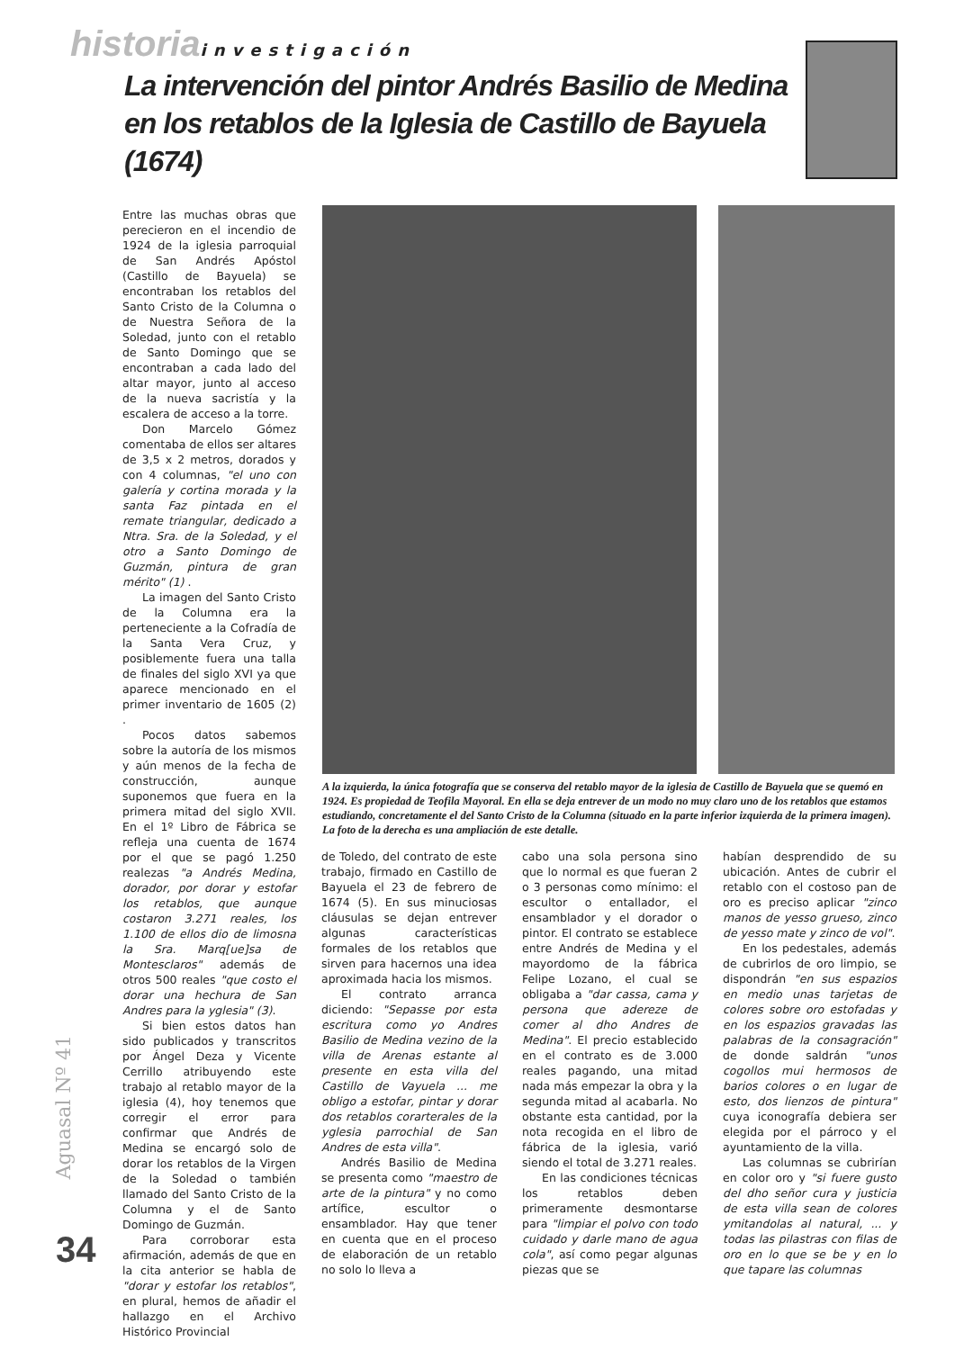historia investigación
La intervención del pintor Andrés Basilio de Medina en los retablos de la Iglesia de Castillo de Bayuela (1674)
Entre las muchas obras que perecieron en el incendio de 1924 de la iglesia parroquial de San Andrés Apóstol (Castillo de Bayuela) se encontraban los retablos del Santo Cristo de la Columna o de Nuestra Señora de la Soledad, junto con el retablo de Santo Domingo que se encontraban a cada lado del altar mayor, junto al acceso de la nueva sacristía y la escalera de acceso a la torre.
Don Marcelo Gómez comentaba de ellos ser altares de 3,5 x 2 metros, dorados y con 4 columnas, "el uno con galería y cortina morada y la santa Faz pintada en el remate triangular, dedicado a Ntra. Sra. de la Soledad, y el otro a Santo Domingo de Guzmán, pintura de gran mérito" (1) .
La imagen del Santo Cristo de la Columna era la perteneciente a la Cofradía de la Santa Vera Cruz, y posiblemente fuera una talla de finales del siglo XVI ya que aparece mencionado en el primer inventario de 1605 (2) .
Pocos datos sabemos sobre la autoría de los mismos y aún menos de la fecha de construcción, aunque suponemos que fuera en la primera mitad del siglo XVII. En el 1º Libro de Fábrica se refleja una cuenta de 1674 por el que se pagó 1.250 realezas "a Andrés Medina, dorador, por dorar y estofar los retablos, que aunque costaron 3.271 reales, los 1.100 de ellos dio de limosna la Sra. Marq[ue]sa de Montesclaros" además de otros 500 reales "que costo el dorar una hechura de San Andres para la yglesia" (3).
Si bien estos datos han sido publicados y transcritos por Ángel Deza y Vicente Cerrillo atribuyendo este trabajo al retablo mayor de la iglesia (4), hoy tenemos que corregir el error para confirmar que Andrés de Medina se encargó solo de dorar los retablos de la Virgen de la Soledad o también llamado del Santo Cristo de la Columna y el de Santo Domingo de Guzmán.
Para corroborar esta afirmación, además de que en la cita anterior se habla de "dorar y estofar los retablos", en plural, hemos de añadir el hallazgo en el Archivo Histórico Provincial
A la izquierda, la única fotografía que se conserva del retablo mayor de la iglesia de Castillo de Bayuela que se quemó en 1924. Es propiedad de Teofila Mayoral. En ella se deja entrever de un modo no muy claro uno de los retablos que estamos estudiando, concretamente el del Santo Cristo de la Columna (situado en la parte inferior izquierda de la primera imagen). La foto de la derecha es una ampliación de este detalle.
de Toledo, del contrato de este trabajo, firmado en Castillo de Bayuela el 23 de febrero de 1674 (5). En sus minuciosas cláusulas se dejan entrever algunas características formales de los retablos que sirven para hacernos una idea aproximada hacia los mismos.
El contrato arranca diciendo: "Sepasse por esta escritura como yo Andres Basilio de Medina vezino de la villa de Arenas estante al presente en esta villa del Castillo de Vayuela ... me obligo a estofar, pintar y dorar dos retablos corarterales de la yglesia parrochial de San Andres de esta villa".
Andrés Basilio de Medina se presenta como "maestro de arte de la pintura" y no como artífice, escultor o ensamblador. Hay que tener en cuenta que en el proceso de elaboración de un retablo no solo lo lleva a
cabo una sola persona sino que lo normal es que fueran 2 o 3 personas como mínimo: el escultor o entallador, el ensamblador y el dorador o pintor. El contrato se establece entre Andrés de Medina y el mayordomo de la fábrica Felipe Lozano, el cual se obligaba a "dar cassa, cama y persona que adereze de comer al dho Andres de Medina". El precio establecido en el contrato es de 3.000 reales pagando, una mitad nada más empezar la obra y la segunda mitad al acabarla. No obstante esta cantidad, por la nota recogida en el libro de fábrica de la iglesia, varió siendo el total de 3.271 reales.
En las condiciones técnicas los retablos deben primeramente desmontarse para "limpiar el polvo con todo cuidado y darle mano de agua cola", así como pegar algunas piezas que se
habían desprendido de su ubicación. Antes de cubrir el retablo con el costoso pan de oro es preciso aplicar "zinco manos de yesso grueso, zinco de yesso mate y zinco de vol".
En los pedestales, además de cubrirlos de oro limpio, se dispondrán "en sus espazios en medio unas tarjetas de colores sobre oro estofadas y en los espazios gravadas las palabras de la consagración" de donde saldrán "unos cogollos mui hermosos de barios colores o en lugar de esto, dos lienzos de pintura" cuya iconografía debiera ser elegida por el párroco y el ayuntamiento de la villa.
Las columnas se cubrirían en color oro y "si fuere gusto del dho señor cura y justicia de esta villa sean de colores ymitandolas al natural, ... y todas las pilastras con filas de oro en lo que se be y en lo que tapare las columnas
Aguasal Nº 41
34